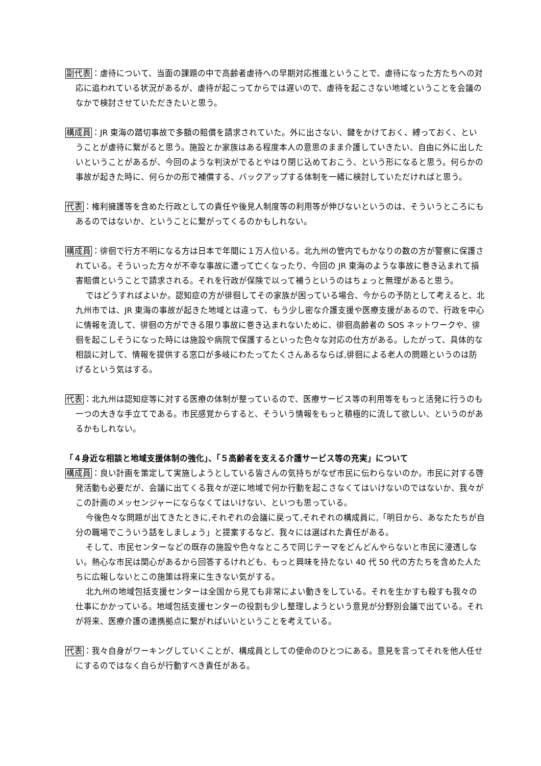副代表：虐待について、当面の課題の中で高齢者虐待への早期対応推進ということで、虐待になった方たちへの対応に追われている状況があるが、虐待が起こってからでは遅いので、虐待を起こさない地域ということを会議のなかで検討させていただきたいと思う。
構成員：JR 東海の踏切事故で多額の賠償を請求されていた。外に出さない、鍵をかけておく、縛っておく、ということが虐待に繋がると思う。施設とか家族はある程度本人の意思のまま介護していきたい、自由に外に出したいということがあるが、今回のような判決がでるとやはり閉じ込めておこう、という形になると思う。何らかの事故が起きた時に、何らかの形で補償する、バックアップする体制を一緒に検討していただければと思う。
代表：権利擁護等を含めた行政としての責任や後見人制度等の利用等が伸びないというのは、そういうところにもあるのではないか、ということに繋がってくるのかもしれない。
構成員：徘徊で行方不明になる方は日本で年間に１万人位いる。北九州の管内でもかなりの数の方が警察に保護されている。そういった方々が不幸な事故に遭って亡くなったり、今回の JR 東海のような事故に巻き込まれて損害賠償ということで請求される。それを行政が保険で以って補うというのはちょっと無理があると思う。
ではどうすればよいか。認知症の方が徘徊してその家族が困っている場合、今からの予防として考えると、北九州市では、JR 東海の事故が起きた地域とは違って、もう少し密な介護支援や医療支援があるので、行政を中心に情報を流して、徘徊の方ができる限り事故に巻き込まれないために、徘徊高齢者の SOS ネットワークや、徘徊を起こしそうになった時には施設や病院で保護するといった色々な対応の仕方がある。したがって、具体的な相談に対して、情報を提供する窓口が多岐にわたってたくさんあるならば,徘徊による老人の問題というのは防げるという気はする。
代表：北九州は認知症等に対する医療の体制が整っているので、医療サービス等の利用等をもっと活発に行うのも一つの大きな手立てである。市民感覚からすると、そういう情報をもっと積極的に流して欲しい、というのがあるかもしれない。
「４身近な相談と地域支援体制の強化」、「５高齢者を支える介護サービス等の充実」について
構成員：良い計画を策定して実施しようとしている皆さんの気持ちがなぜ市民に伝わらないのか。市民に対する啓発活動も必要だが、会議に出てくる我々が逆に地域で何か行動を起こさなくてはいけないのではないか、我々がこの計画のメッセンジャーにならなくてはいけない、といつも思っている。
今後色々な問題が出てきたときに,それぞれの会議に戻って,それぞれの構成員に,「明日から、あなたたちが自分の職場でこういう話をしましょう」と提案するなど、我々には選ばれた責任がある。
そして、市民センターなどの既存の施設や色々なところで同じテーマをどんどんやらないと市民に浸透しない。熱心な市民は関心があるから回答するけれども、もっと興味を持たない 40 代 50 代の方たちを含めた人たちに広報しないとこの施策は将来に生きない気がする。
北九州の地域包括支援センターは全国から見ても非常によい動きをしている。それを生かすも殺すも我々の仕事にかかっている。地域包括支援センターの役割も少し整理しようという意見が分野別会議で出ている。それが将来、医療介護の連携拠点に繋がればいいということを考えている。
代表：我々自身がワーキングしていくことが、構成員としての使命のひとつにある。意見を言ってそれを他人任せにするのではなく自らが行動すべき責任がある。